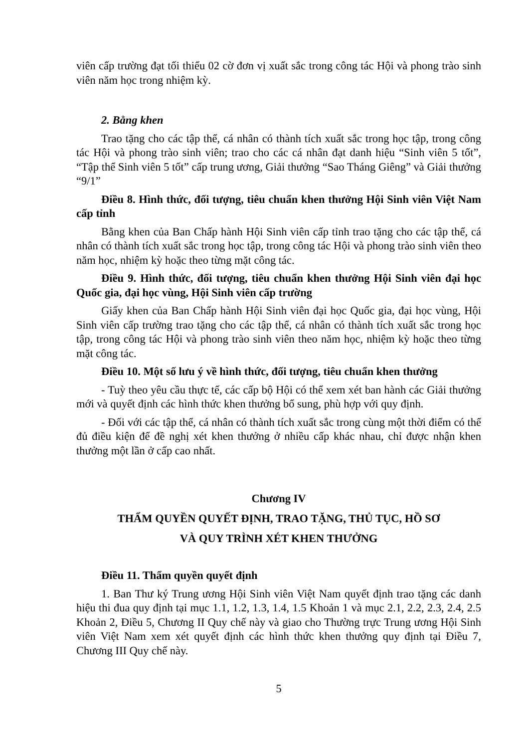viên cấp trường đạt tối thiểu 02 cờ đơn vị xuất sắc trong công tác Hội và phong trào sinh viên năm học trong nhiệm kỳ.
2. Bằng khen
Trao tặng cho các tập thể, cá nhân có thành tích xuất sắc trong học tập, trong công tác Hội và phong trào sinh viên; trao cho các cá nhân đạt danh hiệu “Sinh viên 5 tốt”, “Tập thể Sinh viên 5 tốt” cấp trung ương, Giải thưởng “Sao Tháng Giêng” và Giải thưởng “9/1”
Điều 8. Hình thức, đối tượng, tiêu chuẩn khen thưởng Hội Sinh viên Việt Nam cấp tỉnh
Bằng khen của Ban Chấp hành Hội Sinh viên cấp tỉnh trao tặng cho các tập thể, cá nhân có thành tích xuất sắc trong học tập, trong công tác Hội và phong trào sinh viên theo năm học, nhiệm kỳ hoặc theo từng mặt công tác.
Điều 9. Hình thức, đối tượng, tiêu chuẩn khen thưởng Hội Sinh viên đại học Quốc gia, đại học vùng, Hội Sinh viên cấp trường
Giấy khen của Ban Chấp hành Hội Sinh viên đại học Quốc gia, đại học vùng, Hội Sinh viên cấp trường trao tặng cho các tập thể, cá nhân có thành tích xuất sắc trong học tập, trong công tác Hội và phong trào sinh viên theo năm học, nhiệm kỳ hoặc theo từng mặt công tác.
Điều 10. Một số lưu ý về hình thức, đối tượng, tiêu chuẩn khen thưởng
- Tuỳ theo yêu cầu thực tế, các cấp bộ Hội có thể xem xét ban hành các Giải thưởng mới và quyết định các hình thức khen thưởng bổ sung, phù hợp với quy định.
- Đối với các tập thể, cá nhân có thành tích xuất sắc trong cùng một thời điểm có thể đủ điều kiện để đề nghị xét khen thưởng ở nhiều cấp khác nhau, chỉ được nhận khen thưởng một lần ở cấp cao nhất.
Chương IV
THẨM QUYỀN QUYẾT ĐỊNH, TRAO TẶNG, THỦ TỤC, HỒ SƠ
VÀ QUY TRÌNH XÉT KHEN THƯỞNG
Điều 11. Thẩm quyền quyết định
1. Ban Thư ký Trung ương Hội Sinh viên Việt Nam quyết định trao tặng các danh hiệu thi đua quy định tại mục 1.1, 1.2, 1.3, 1.4, 1.5 Khoản 1 và mục 2.1, 2.2, 2.3, 2.4, 2.5 Khoản 2, Điều 5, Chương II Quy chế này và giao cho Thường trực Trung ương Hội Sinh viên Việt Nam xem xét quyết định các hình thức khen thưởng quy định tại Điều 7, Chương III Quy chế này.
5